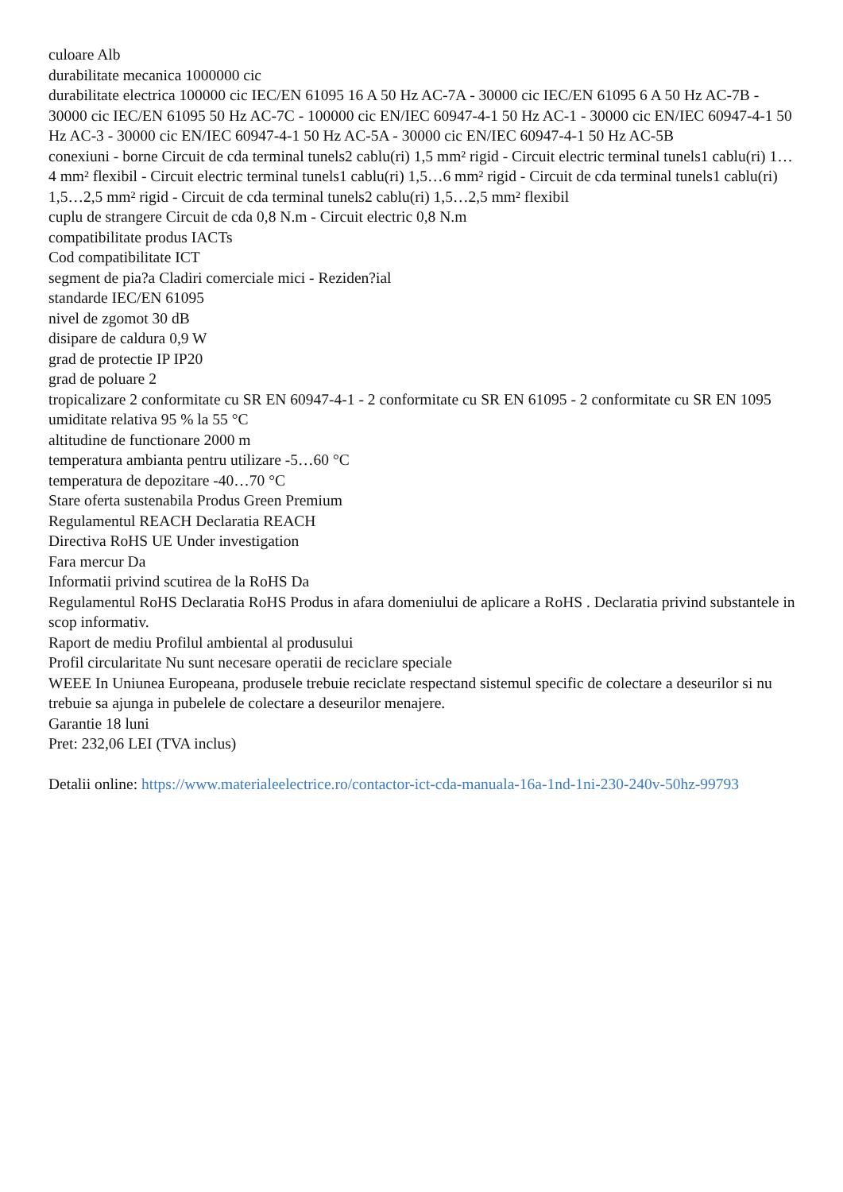culoare Alb
durabilitate mecanica 1000000 cic
durabilitate electrica 100000 cic IEC/EN 61095 16 A 50 Hz AC-7A - 30000 cic IEC/EN 61095 6 A 50 Hz AC-7B - 30000 cic IEC/EN 61095 50 Hz AC-7C - 100000 cic EN/IEC 60947-4-1 50 Hz AC-1 - 30000 cic EN/IEC 60947-4-1 50 Hz AC-3 - 30000 cic EN/IEC 60947-4-1 50 Hz AC-5A - 30000 cic EN/IEC 60947-4-1 50 Hz AC-5B
conexiuni - borne Circuit de cda terminal tunels2 cablu(ri) 1,5 mm² rigid - Circuit electric terminal tunels1 cablu(ri) 1…4 mm² flexibil - Circuit electric terminal tunels1 cablu(ri) 1,5…6 mm² rigid - Circuit de cda terminal tunels1 cablu(ri) 1,5…2,5 mm² rigid - Circuit de cda terminal tunels2 cablu(ri) 1,5…2,5 mm² flexibil
cuplu de strangere Circuit de cda 0,8 N.m - Circuit electric 0,8 N.m
compatibilitate produs IACTs
Cod compatibilitate ICT
segment de pia?a Cladiri comerciale mici - Reziden?ial
standarde IEC/EN 61095
nivel de zgomot 30 dB
disipare de caldura 0,9 W
grad de protectie IP IP20
grad de poluare 2
tropicalizare 2 conformitate cu SR EN 60947-4-1 - 2 conformitate cu SR EN 61095 - 2 conformitate cu SR EN 1095
umiditate relativa 95 % la 55 °C
altitudine de functionare 2000 m
temperatura ambianta pentru utilizare -5…60 °C
temperatura de depozitare -40…70 °C
Stare oferta sustenabila Produs Green Premium
Regulamentul REACH Declaratia REACH
Directiva RoHS UE Under investigation
Fara mercur Da
Informatii privind scutirea de la RoHS Da
Regulamentul RoHS Declaratia RoHS Produs in afara domeniului de aplicare a RoHS . Declaratia privind substantele in scop informativ.
Raport de mediu Profilul ambiental al produsului
Profil circularitate Nu sunt necesare operatii de reciclare speciale
WEEE In Uniunea Europeana, produsele trebuie reciclate respectand sistemul specific de colectare a deseurilor si nu trebuie sa ajunga in pubelele de colectare a deseurilor menajere.
Garantie 18 luni
Pret: 232,06 LEI (TVA inclus)
Detalii online: https://www.materialeelectrice.ro/contactor-ict-cda-manuala-16a-1nd-1ni-230-240v-50hz-99793